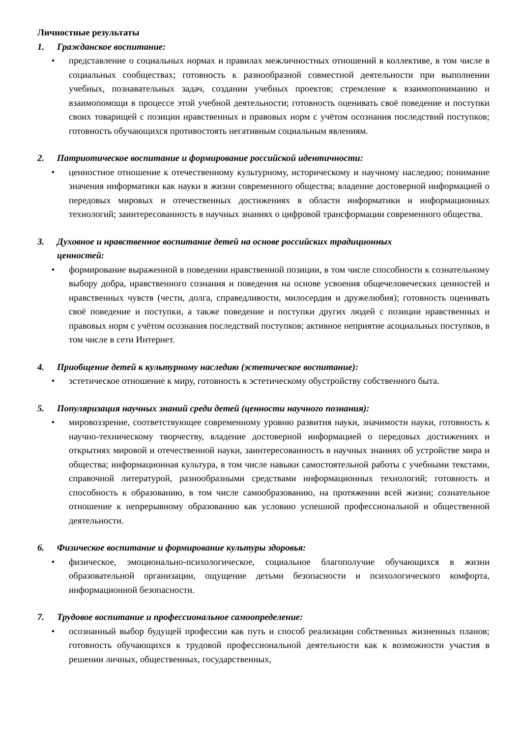Личностные результаты
1. Гражданское воспитание:
• представление о социальных нормах и правилах межличностных отношений в коллективе, в том числе в социальных сообществах; готовность к разнообразной совместной деятельности при выполнении учебных, познавательных задач, создании учебных проектов; стремление к взаимопониманию и взаимопомощи в процессе этой учебной деятельности; готовность оценивать своё поведение и поступки своих товарищей с позиции нравственных и правовых норм с учётом осознания последствий поступков; готовность обучающихся противостоять негативным социальным явлениям.
2. Патриотическое воспитание и формирование российской идентичности:
• ценностное отношение к отечественному культурному, историческому и научному наследию; понимание значения информатики как науки в жизни современного общества; владение достоверной информацией о передовых мировых и отечественных достижениях в области информатики и информационных технологий; заинтересованность в научных знаниях о цифровой трансформации современного общества.
3. Духовное и нравственное воспитание детей на основе российских традиционных
ценностей:
• формирование выраженной в поведении нравственной позиции, в том числе способности к сознательному выбору добра, нравственного сознания и поведения на основе усвоения общечеловеческих ценностей и нравственных чувств (чести, долга, справедливости, милосердия и дружелюбия); готовность оценивать своё поведение и поступки, а также поведение и поступки других людей с позиции нравственных и правовых норм с учётом осознания последствий поступков; активное неприятие асоциальных поступков, в том числе в сети Интернет.
4. Приобщение детей к культурному наследию (эстетическое воспитание):
• эстетическое отношение к миру, готовность к эстетическому обустройству собственного быта.
5. Популяризация научных знаний среди детей (ценности научного познания):
• мировоззрение, соответствующее современному уровню развития науки, значимости науки, готовность к научно-техническому творчеству, владение достоверной информацией о передовых достижениях и открытиях мировой и отечественной науки, заинтересованность в научных знаниях об устройстве мира и общества; информационная культура, в том числе навыки самостоятельной работы с учебными текстами, справочной литературой, разнообразными средствами информационных технологий; готовность и способность к образованию, в том числе самообразованию, на протяжении всей жизни; сознательное отношение к непрерывному образованию как условию успешной профессиональной и общественной деятельности.
6. Физическое воспитание и формирование культуры здоровья:
• физическое, эмоционально-психологическое, социальное благополучие обучающихся в жизни образовательной организации, ощущение детьми безопасности и психологического комфорта, информационной безопасности.
7. Трудовое воспитание и профессиональное самоопределение:
• осознанный выбор будущей профессии как путь и способ реализации собственных жизненных планов; готовность обучающихся к трудовой профессиональной деятельности как к возможности участия в решении личных, общественных, государственных,